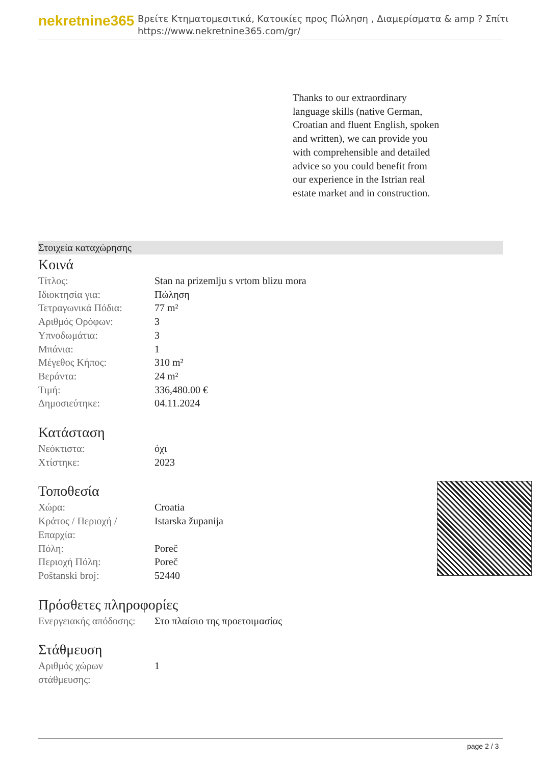nekretnine365
Βρείτε Κτηματομεσιτικά, Κατοικίες προς Πώληση , Διαμερίσματα & amp ? Σπίτι
https://www.nekretnine365.com/gr/
Thanks to our extraordinary language skills (native German, Croatian and fluent English, spoken and written), we can provide you with comprehensible and detailed advice so you could benefit from our experience in the Istrian real estate market and in construction.
Στοιχεία καταχώρησης
Κοινά
| Τίτλος: | Stan na prizemlju s vrtom blizu mora |
| Ιδιοκτησία για: | Πώληση |
| Τετραγωνικά Πόδια: | 77 m² |
| Αριθμός Ορόφων: | 3 |
| Υπνοδωμάτια: | 3 |
| Μπάνια: | 1 |
| Μέγεθος Κήπος: | 310 m² |
| Βεράντα: | 24 m² |
| Τιμή: | 336,480.00 € |
| Δημοσιεύτηκε: | 04.11.2024 |
Κατάσταση
| Νεόκτιστα: | όχι |
| Χτίστηκε: | 2023 |
Τοποθεσία
| Χώρα: | Croatia |
| Κράτος / Περιοχή / Επαρχία: | Istarska županija |
| Πόλη: | Poreč |
| Περιοχή Πόλη: | Poreč |
| Poštanski broj: | 52440 |
Πρόσθετες πληροφορίες
| Ενεργειακής απόδοσης: | Στο πλαίσιο της προετοιμασίας |
Στάθμευση
| Αριθμός χώρων στάθμευσης: | 1 |
page 2 / 3